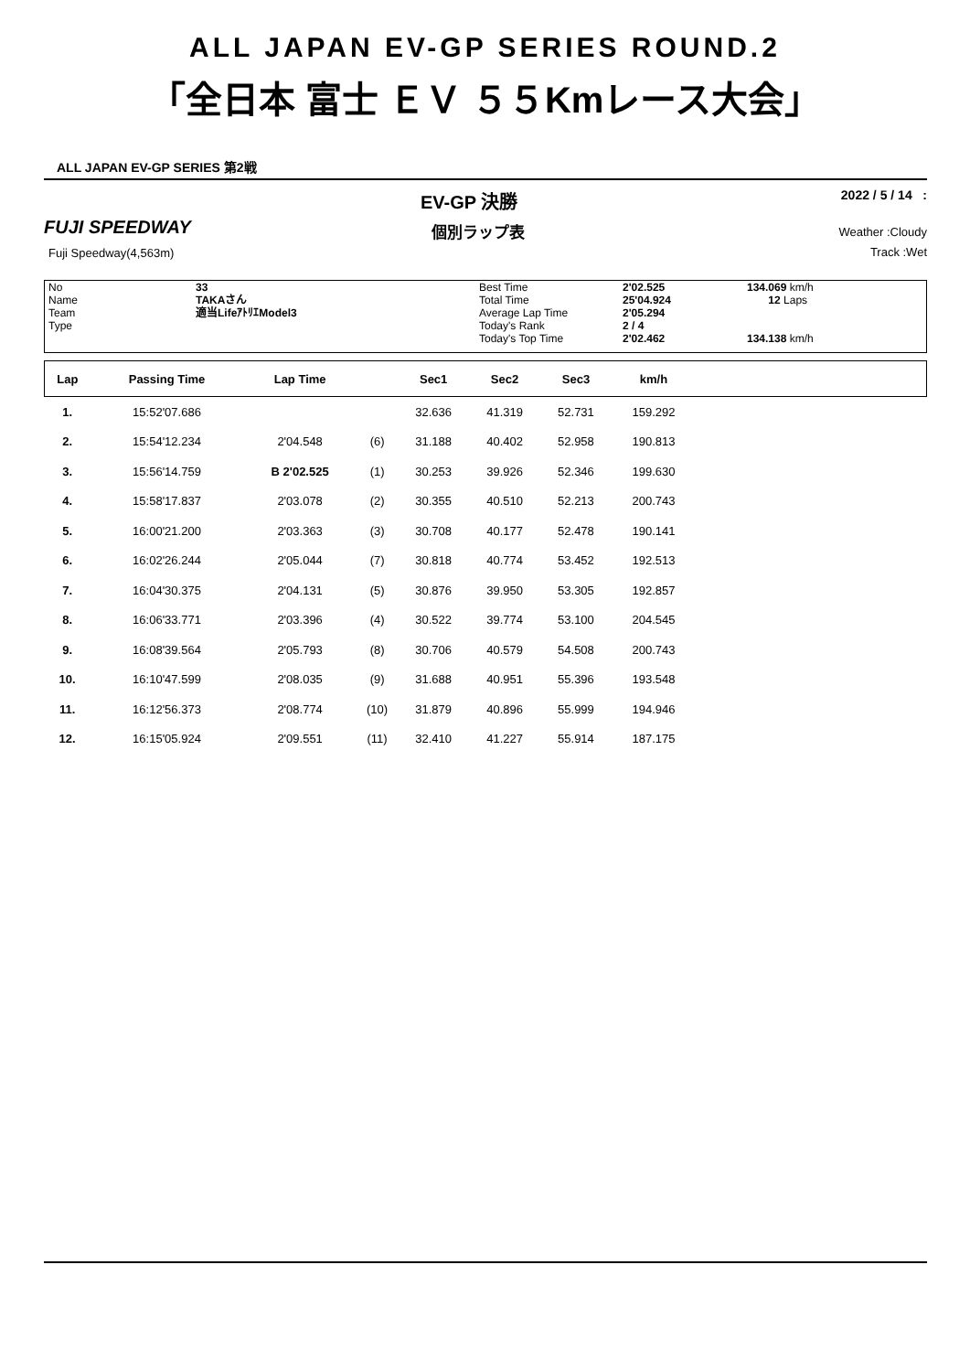ALL JAPAN EV-GP SERIES ROUND.2
「全日本 富士 ＥＶ ５５Kmレース大会」
ALL JAPAN EV-GP SERIES 第2戦
EV-GP 決勝 2022 / 5 / 14 :
FUJI SPEEDWAY 個別ラップ表
Fuji Speedway(4,563m)
Weather :Cloudy
Track :Wet
No
Name
Team
Type
33
TAKAさん
適当LifeｱﾄﾘｴModel3
Best Time
Total Time
Average Lap Time
Today's Rank
Today's Top Time
2'02.525
25'04.924
2'05.294
2 / 4
2'02.462
134.069 km/h
12 Laps
134.138 km/h
| Lap | Passing Time | Lap Time | | Sec1 | Sec2 | Sec3 | km/h | |
| --- | --- | --- | --- | --- | --- | --- | --- | --- |
| 1. | 15:52'07.686 | | | 32.636 | 41.319 | 52.731 | 159.292 | |
| 2. | 15:54'12.234 | 2'04.548 | (6) | 31.188 | 40.402 | 52.958 | 190.813 | |
| 3. | 15:56'14.759 | B 2'02.525 | (1) | 30.253 | 39.926 | 52.346 | 199.630 | |
| 4. | 15:58'17.837 | 2'03.078 | (2) | 30.355 | 40.510 | 52.213 | 200.743 | |
| 5. | 16:00'21.200 | 2'03.363 | (3) | 30.708 | 40.177 | 52.478 | 190.141 | |
| 6. | 16:02'26.244 | 2'05.044 | (7) | 30.818 | 40.774 | 53.452 | 192.513 | |
| 7. | 16:04'30.375 | 2'04.131 | (5) | 30.876 | 39.950 | 53.305 | 192.857 | |
| 8. | 16:06'33.771 | 2'03.396 | (4) | 30.522 | 39.774 | 53.100 | 204.545 | |
| 9. | 16:08'39.564 | 2'05.793 | (8) | 30.706 | 40.579 | 54.508 | 200.743 | |
| 10. | 16:10'47.599 | 2'08.035 | (9) | 31.688 | 40.951 | 55.396 | 193.548 | |
| 11. | 16:12'56.373 | 2'08.774 | (10) | 31.879 | 40.896 | 55.999 | 194.946 | |
| 12. | 16:15'05.924 | 2'09.551 | (11) | 32.410 | 41.227 | 55.914 | 187.175 | |